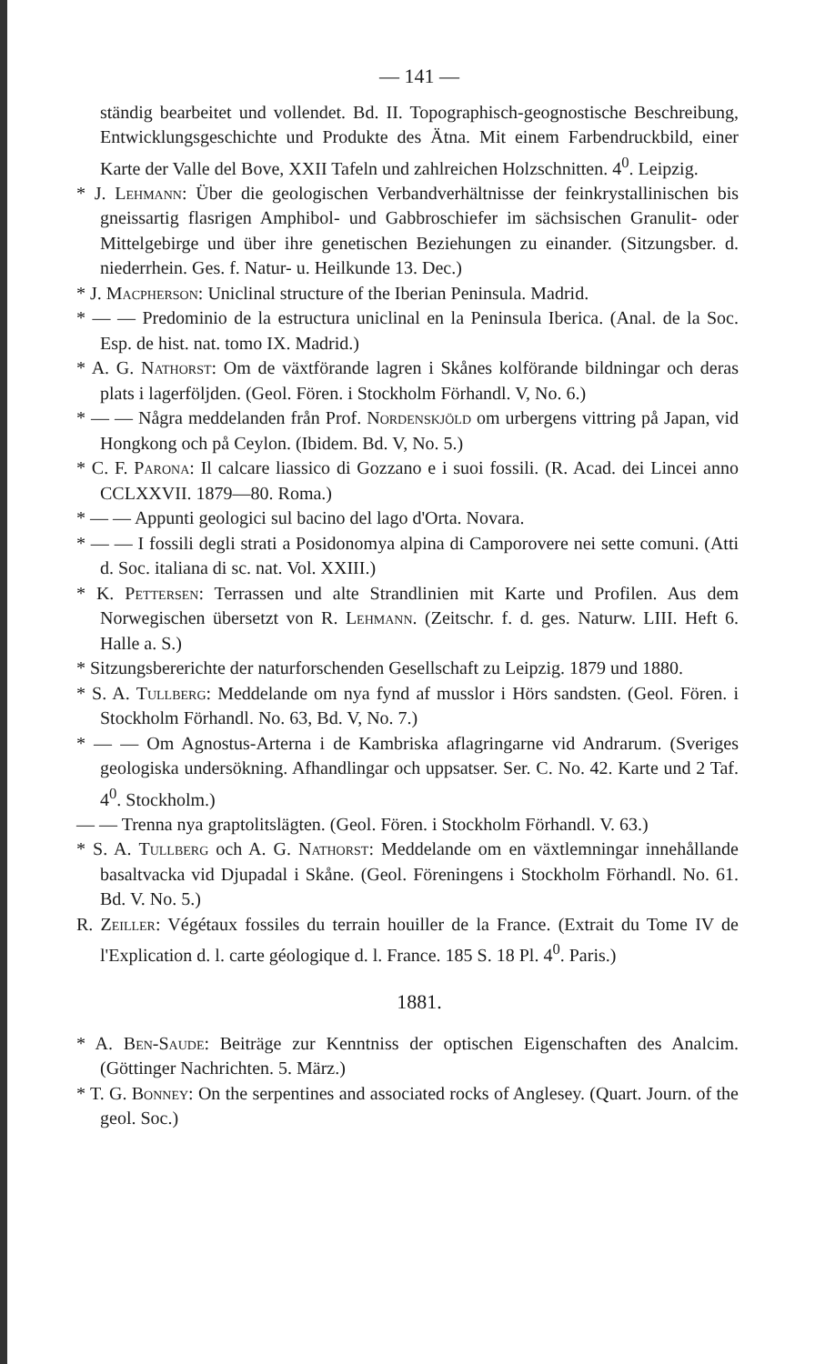— 141 —
ständig bearbeitet und vollendet. Bd. II. Topographisch-geognostische Beschreibung, Entwicklungsgeschichte und Produkte des Ätna. Mit einem Farbendruckbild, einer Karte der Valle del Bove, XXII Tafeln und zahlreichen Holzschnitten. 4<sup>0</sup>. Leipzig.
* J. Lehmann: Über die geologischen Verbandverhältnisse der feinkrystallinischen bis gneissartig flasrigen Amphibol- und Gabbroschiefer im sächsischen Granulit- oder Mittelgebirge und über ihre genetischen Beziehungen zu einander. (Sitzungsber. d. niederrhein. Ges. f. Natur- u. Heilkunde 13. Dec.)
* J. Macpherson: Uniclinal structure of the Iberian Peninsula. Madrid.
* — — Predominio de la estructura uniclinal en la Peninsula Iberica. (Anal. de la Soc. Esp. de hist. nat. tomo IX. Madrid.)
* A. G. Nathorst: Om de växtförande lagren i Skånes kolförande bildningar och deras plats i lagerföljden. (Geol. Fören. i Stockholm Förhandl. V, No. 6.)
* — — Några meddelanden från Prof. Nordenskjöld om urbergens vittring på Japan, vid Hongkong och på Ceylon. (Ibidem. Bd. V, No. 5.)
* C. F. Parona: Il calcare liassico di Gozzano e i suoi fossili. (R. Acad. dei Lincei anno CCLXXVII. 1879—80. Roma.)
* — — Appunti geologici sul bacino del lago d'Orta. Novara.
* — — I fossili degli strati a Posidonomya alpina di Camporovere nei sette comuni. (Atti d. Soc. italiana di sc. nat. Vol. XXIII.)
* K. Pettersen: Terrassen und alte Strandlinien mit Karte und Profilen. Aus dem Norwegischen übersetzt von R. Lehmann. (Zeitschr. f. d. ges. Naturw. LIII. Heft 6. Halle a. S.)
* Sitzungsbererichte der naturforschenden Gesellschaft zu Leipzig. 1879 und 1880.
* S. A. Tullberg: Meddelande om nya fynd af musslor i Hörs sandsten. (Geol. Fören. i Stockholm Förhandl. No. 63, Bd. V, No. 7.)
* — — Om Agnostus-Arterna i de Kambriska aflagringarne vid Andrarum. (Sveriges geologiska undersökning. Afhandlingar och uppsatser. Ser. C. No. 42. Karte und 2 Taf. 4<sup>0</sup>. Stockholm.)
— — Trenna nya graptolitslägten. (Geol. Fören. i Stockholm Förhandl. V. 63.)
* S. A. Tullberg och A. G. Nathorst: Meddelande om en växtlemningar innehållande basaltvacka vid Djupadal i Skåne. (Geol. Föreningens i Stockholm Förhandl. No. 61. Bd. V. No. 5.)
R. Zeiller: Végétaux fossiles du terrain houiller de la France. (Extrait du Tome IV de l'Explication d. l. carte géologique d. l. France. 185 S. 18 Pl. 4<sup>0</sup>. Paris.)
1881.
* A. Ben-Saude: Beiträge zur Kenntniss der optischen Eigenschaften des Analcim. (Göttinger Nachrichten. 5. März.)
* T. G. Bonney: On the serpentines and associated rocks of Anglesey. (Quart. Journ. of the geol. Soc.)